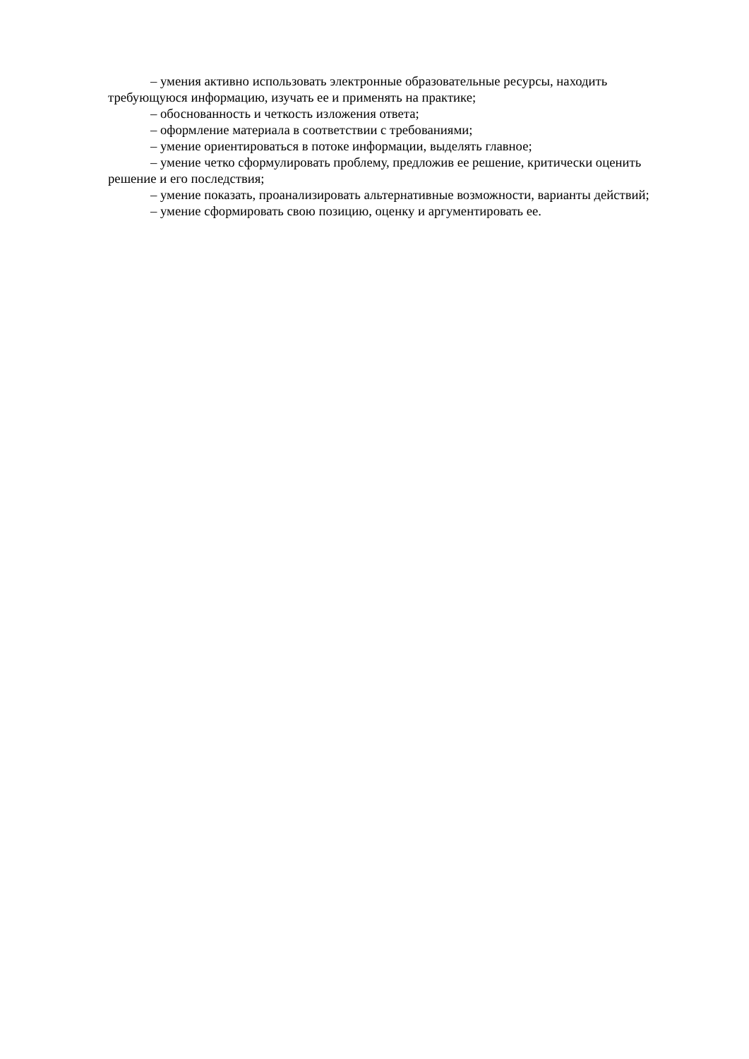– умения активно использовать электронные образовательные ресурсы, находить требующуюся информацию, изучать ее и применять на практике;
– обоснованность и четкость изложения ответа;
– оформление материала в соответствии с требованиями;
– умение ориентироваться в потоке информации, выделять главное;
– умение четко сформулировать проблему, предложив ее решение, критически оценить решение и его последствия;
– умение показать, проанализировать альтернативные возможности, варианты действий;
– умение сформировать свою позицию, оценку и аргументировать ее.